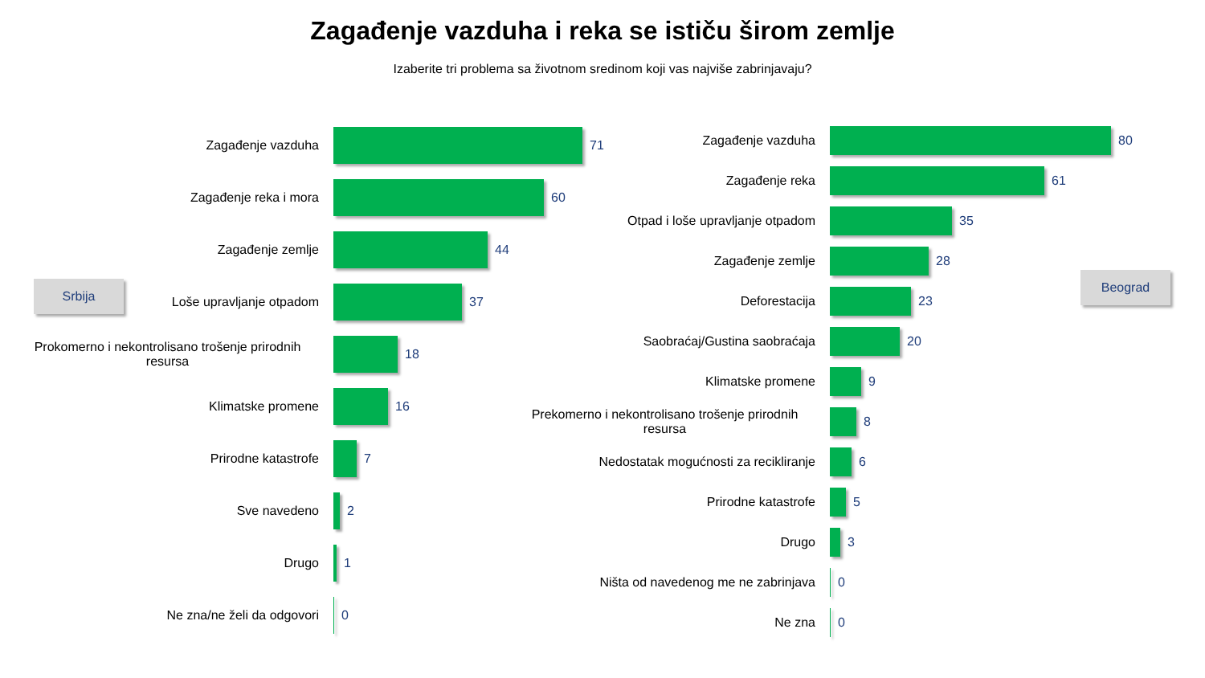Zagađenje vazduha i reka se ističu širom zemlje
Izaberite tri problema sa životnom sredinom koji vas najviše zabrinjavaju?
Srbija
Zagađenje vazduha 71
Zagađenje reka i mora 60
Zagađenje zemlje 44
Loše upravljanje otpadom 37
Prokomerno i nekontrolisano trošenje prirodnih resursa
18
Klimatske promene 16
Prirodne katastrofe 7
Sve navedeno 2
Drugo 1
Ne zna/ne želi da odgovori 0
Beograd
Zagađenje vazduha 80
Zagađenje reka 61
Otpad i loše upravljanje otpadom 35
Zagađenje zemlje 28
Deforestacija 23
Saobraćaj/Gustina saobraćaja 20
Klimatske promene 9
Prekomerno i nekontrolisano trošenje prirodnih resursa
8
Nedostatak mogućnosti za recikliranje 6
Prirodne katastrofe 5
Drugo 3
Ništa od navedenog me ne zabrinjava 0
Ne zna 0